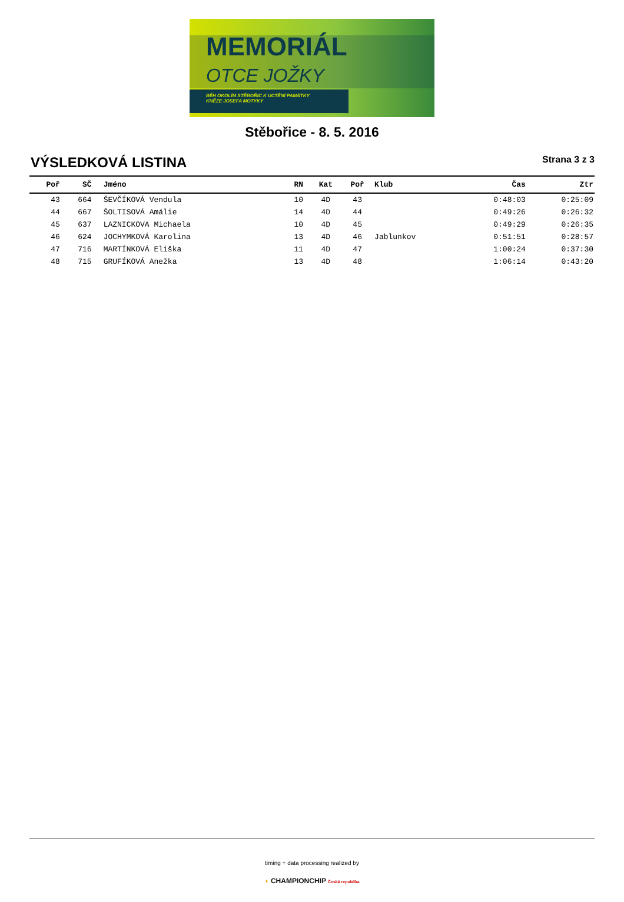MEMORIÁL
OTCE JOŽKY
BĚH OKOLÍM STĚBOŘIC K UCTĚNÍ PAMÁTKY
KNĚZE JOSEFA MOTYKY
Stěbořice - 8. 5. 2016
VÝSLEDKOVÁ LISTINA
Strana 3 z 3
| Poř | SČ | Jméno | RN | Kat | Poř | Klub | Čas | Ztr |
| --- | --- | --- | --- | --- | --- | --- | --- | --- |
| 43 | 664 | ŠEVČÍKOVÁ Vendula | 10 | 4D | 43 | | 0:48:03 | 0:25:09 |
| 44 | 667 | ŠOLTISOVÁ Amálie | 14 | 4D | 44 | | 0:49:26 | 0:26:32 |
| 45 | 637 | LAZNICKOVA Michaela | 10 | 4D | 45 | | 0:49:29 | 0:26:35 |
| 46 | 624 | JOCHYMKOVÁ Karolina | 13 | 4D | 46 | Jablunkov | 0:51:51 | 0:28:57 |
| 47 | 716 | MARTÍNKOVÁ Eliška | 11 | 4D | 47 | | 1:00:24 | 0:37:30 |
| 48 | 715 | GRUFÍKOVÁ Anežka | 13 | 4D | 48 | | 1:06:14 | 0:43:20 |
timing + data processing realized by
◖ CHAMPIONCHIP Česká republika